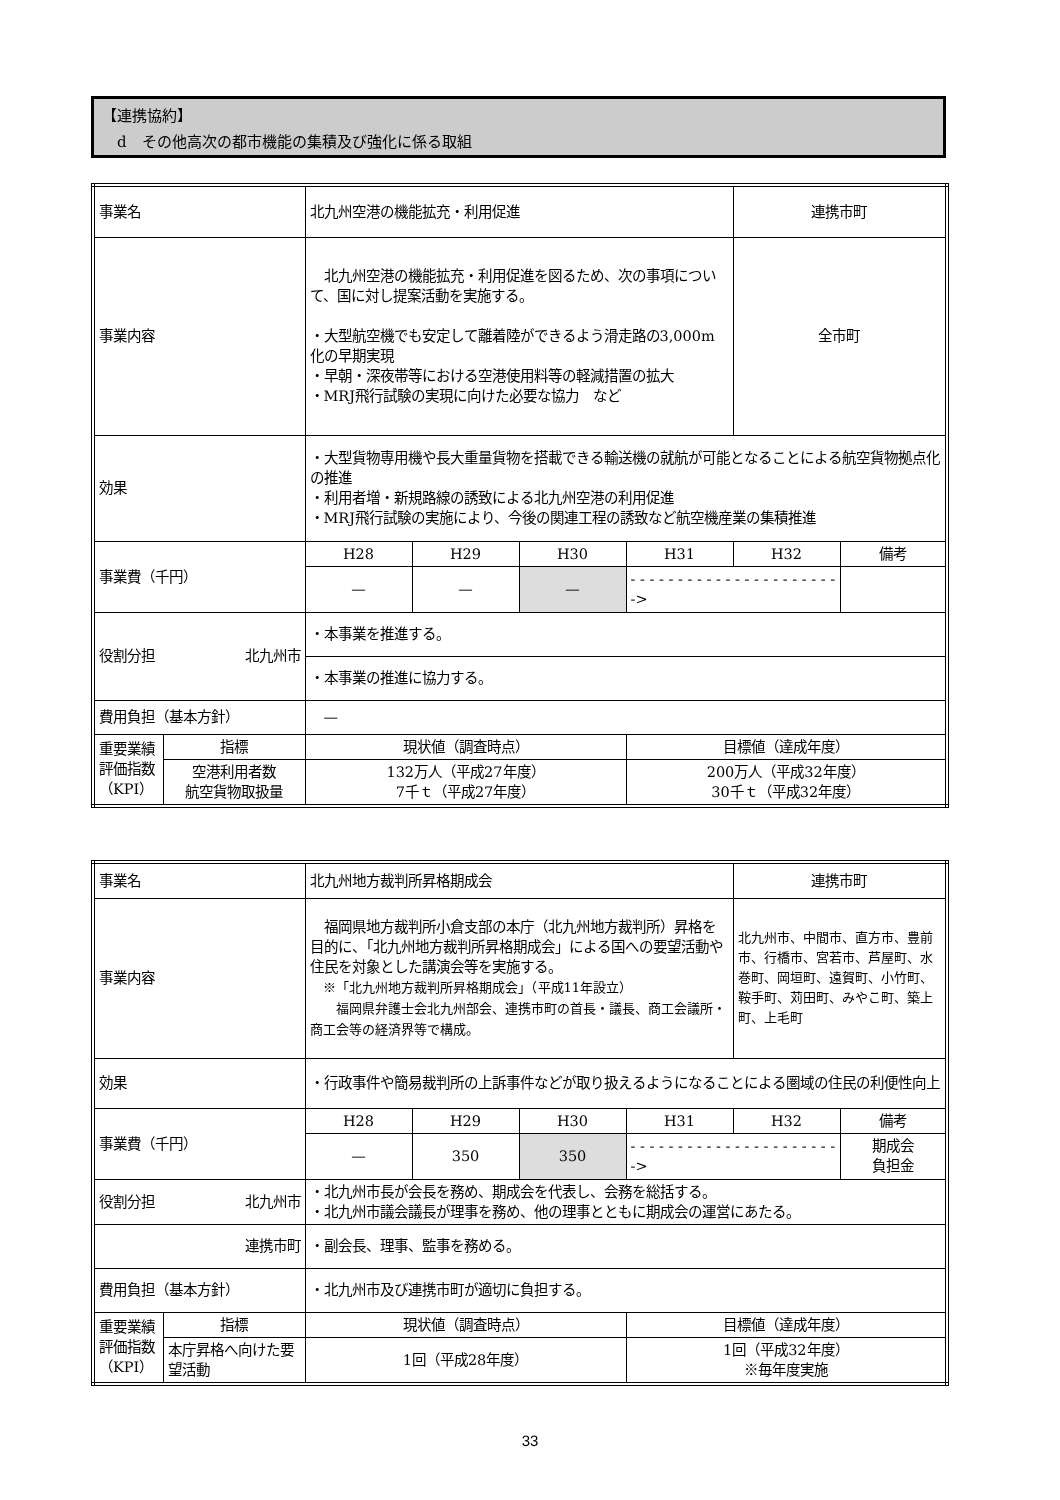【連携協約】
　d　その他高次の都市機能の集積及び強化に係る取組
| 事業名 | | 北九州空港の機能拡充・利用促進 | | | | 連携市町 | |
| 事業内容 | | 北九州空港の機能拡充・利用促進を図るため、次の事項について、国に対し提案活動を実施する。 ・大型航空機でも安定して離着陸ができるよう滑走路の3,000m化の早期実現 ・早朝・深夜帯等における空港使用料等の軽減措置の拡大 ・MRJ飛行試験の実現に向けた必要な協力 など | | | | 全市町 | |
| 効果 | | ・大型貨物専用機や長大重量貨物を搭載できる輸送機の就航が可能となることによる航空貨物拠点化の推進 ・利用者増・新規路線の誘致による北九州空港の利用促進 ・MRJ飛行試験の実施により、今後の関連工程の誘致など航空機産業の集積推進 | | | | | |
| 事業費（千円） | | H28 | H29 | H30 | H31 | H32 | 備考 |
| | | — | — | — | - - - - - - - - - - - - - - - - - - - - - - -> | | |
| 役割分担 北九州市 | | ・本事業を推進する。 | | | | | |
| | | ・本事業の推進に協力する。 | | | | | |
| 費用負担（基本方針） | | — | | | | | |
| 重要業績評価指数（KPI） | 指標 | 現状値（調査時点） | | | 目標値（達成年度） | | |
| | 空港利用者数 航空貨物取扱量 | 132万人（平成27年度） 7千ｔ（平成27年度） | | | 200万人（平成32年度） 30千ｔ（平成32年度） | | |
| 事業名 | | 北九州地方裁判所昇格期成会 | | | | 連携市町 | |
| 事業内容 | | 福岡県地方裁判所小倉支部の本庁（北九州地方裁判所）昇格を目的に、「北九州地方裁判所昇格期成会」による国への要望活動や住民を対象とした講演会等を実施する。 ※「北九州地方裁判所昇格期成会」（平成11年設立） 福岡県弁護士会北九州部会、連携市町の首長・議長、商工会議所・商工会等の経済界等で構成。 | | | | 北九州市、中間市、直方市、豊前市、行橋市、宮若市、芦屋町、水巻町、岡垣町、遠賀町、小竹町、鞍手町、苅田町、みやこ町、築上町、上毛町 | |
| 効果 | | ・行政事件や簡易裁判所の上訴事件などが取り扱えるようになることによる圏域の住民の利便性向上 | | | | | |
| 事業費（千円） | | H28 | H29 | H30 | H31 | H32 | 備考 |
| | | — | 350 | 350 | - - - - - - - - - - - - - - - - - - - - - - -> | | 期成会 負担金 |
| 役割分担 北九州市 | | ・北九州市長が会長を務め、期成会を代表し、会務を総括する。 ・北九州市議会議長が理事を務め、他の理事とともに期成会の運営にあたる。 | | | | | |
| 連携市町 | | ・副会長、理事、監事を務める。 | | | | | |
| 費用負担（基本方針） | | ・北九州市及び連携市町が適切に負担する。 | | | | | |
| 重要業績評価指数（KPI） | 指標 | 現状値（調査時点） | | | 目標値（達成年度） | | |
| | 本庁昇格へ向けた要望活動 | 1回（平成28年度） | | | 1回（平成32年度） ※毎年度実施 | | |
33